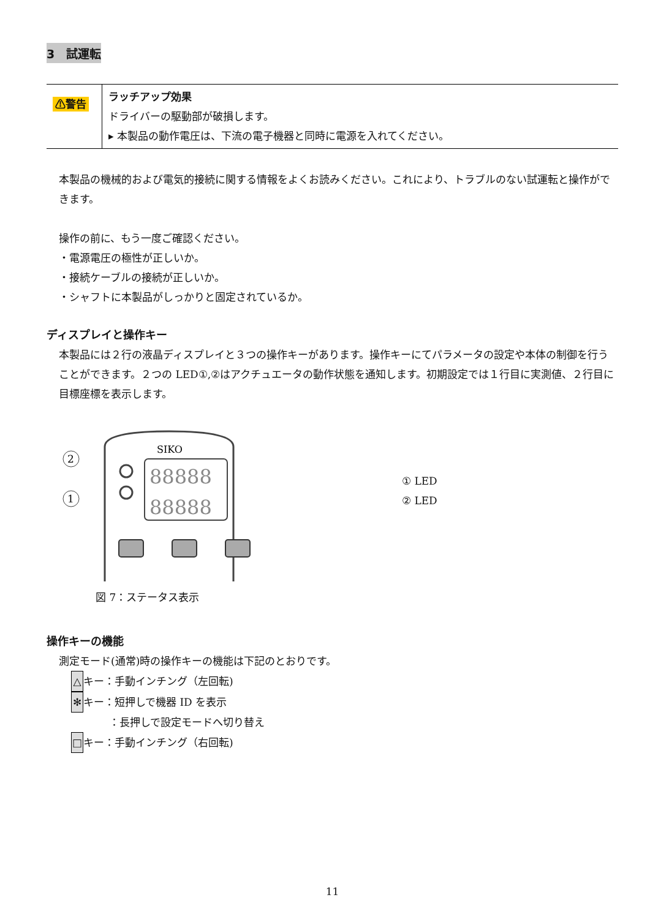3　試運転
| ⚠警告 | ラッチアップ効果 ドライバーの駆動部が破損します。 ▸ 本製品の動作電圧は、下流の電子機器と同時に電源を入れてください。 |
本製品の機械的および電気的接続に関する情報をよくお読みください。これにより、トラブルのない試運転と操作ができます。
操作の前に、もう一度ご確認ください。
・電源電圧の極性が正しいか。
・接続ケーブルの接続が正しいか。
・シャフトに本製品がしっかりと固定されているか。
ディスプレイと操作キー
本製品には２行の液晶ディスプレイと３つの操作キーがあります。操作キーにてパラメータの設定や本体の制御を行うことができます。２つの LED①,②はアクチュエータの動作状態を通知します。初期設定では１行目に実測値、２行目に目標座標を表示します。
SIKO
2
1
88888
88888
① LED
② LED
図 7：ステータス表示
操作キーの機能
測定モード(通常)時の操作キーの機能は下記のとおりです。
△ キー：手動インチング（左回転)
✻ キー：短押しで機器 ID を表示
：長押しで設定モードへ切り替え
□ キー：手動インチング（右回転)
11